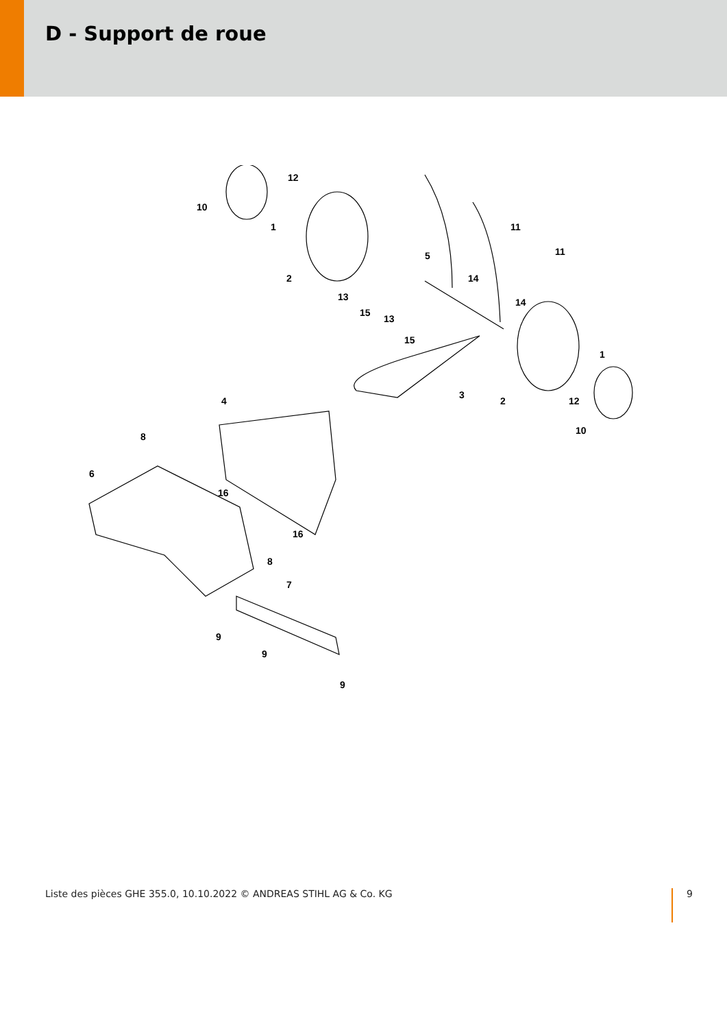D - Support de roue
12
10
1 11
11 5
2 14
13 14
15
13
15
1
3
4 2 12
10
8
6
16
16
8
7
9
9
9
Liste des pièces GHE 355.0, 10.10.2022 © ANDREAS STIHL AG & Co. KG 9